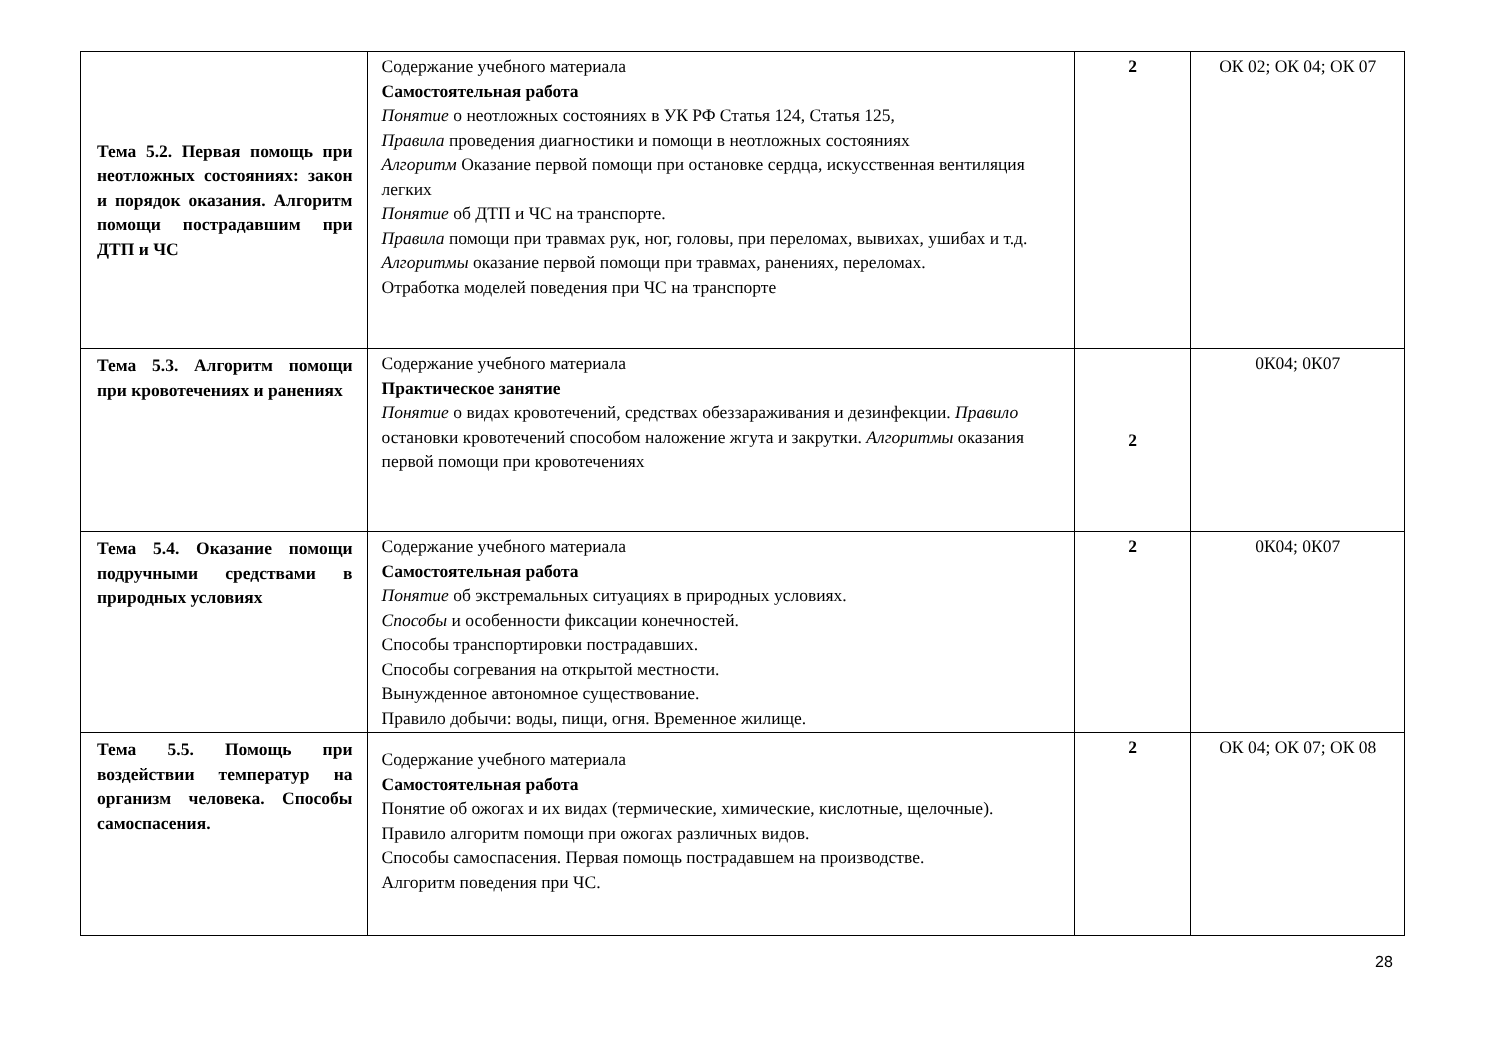| Тема 5.2. Первая помощь при неотложных состояниях: закон и порядок оказания. Алгоритм помощи пострадавшим при ДТП и ЧС | Содержание учебного материала Самостоятельная работа Понятие о неотложных состояниях в УК РФ Статья 124, Статья 125, Правила проведения диагностики и помощи в неотложных состояниях Алгоритм Оказание первой помощи при остановке сердца, искусственная вентиляция легких Понятие об ДТП и ЧС на транспорте. Правила помощи при травмах рук, ног, головы, при переломах, вывихах, ушибах и т.д. Алгоритмы оказание первой помощи при травмах, ранениях, переломах. Отработка моделей поведения при ЧС на транспорте | 2 | ОК 02; ОК 04; ОК 07 |
| Тема 5.3. Алгоритм помощи при кровотечениях и ранениях | Содержание учебного материала Практическое занятие Понятие о видах кровотечений, средствах обеззараживания и дезинфекции. Правило остановки кровотечений способом наложение жгута и закрутки. Алгоритмы оказания первой помощи при кровотечениях | 2 | 0К04; 0К07 |
| Тема 5.4. Оказание помощи подручными средствами в природных условиях | Содержание учебного материала Самостоятельная работа Понятие об экстремальных ситуациях в природных условиях. Способы и особенности фиксации конечностей. Способы транспортировки пострадавших. Способы согревания на открытой местности. Вынужденное автономное существование. Правило добычи: воды, пищи, огня. Временное жилище. | 2 | 0К04; 0К07 |
| Тема 5.5. Помощь при воздействии температур на организм человека. Способы самоспасения. | Содержание учебного материала Самостоятельная работа Понятие об ожогах и их видах (термические, химические, кислотные, щелочные). Правило алгоритм помощи при ожогах различных видов. Способы самоспасения. Первая помощь пострадавшем на производстве. Алгоритм поведения при ЧС. | 2 | ОК 04; ОК 07; ОК 08 |
28